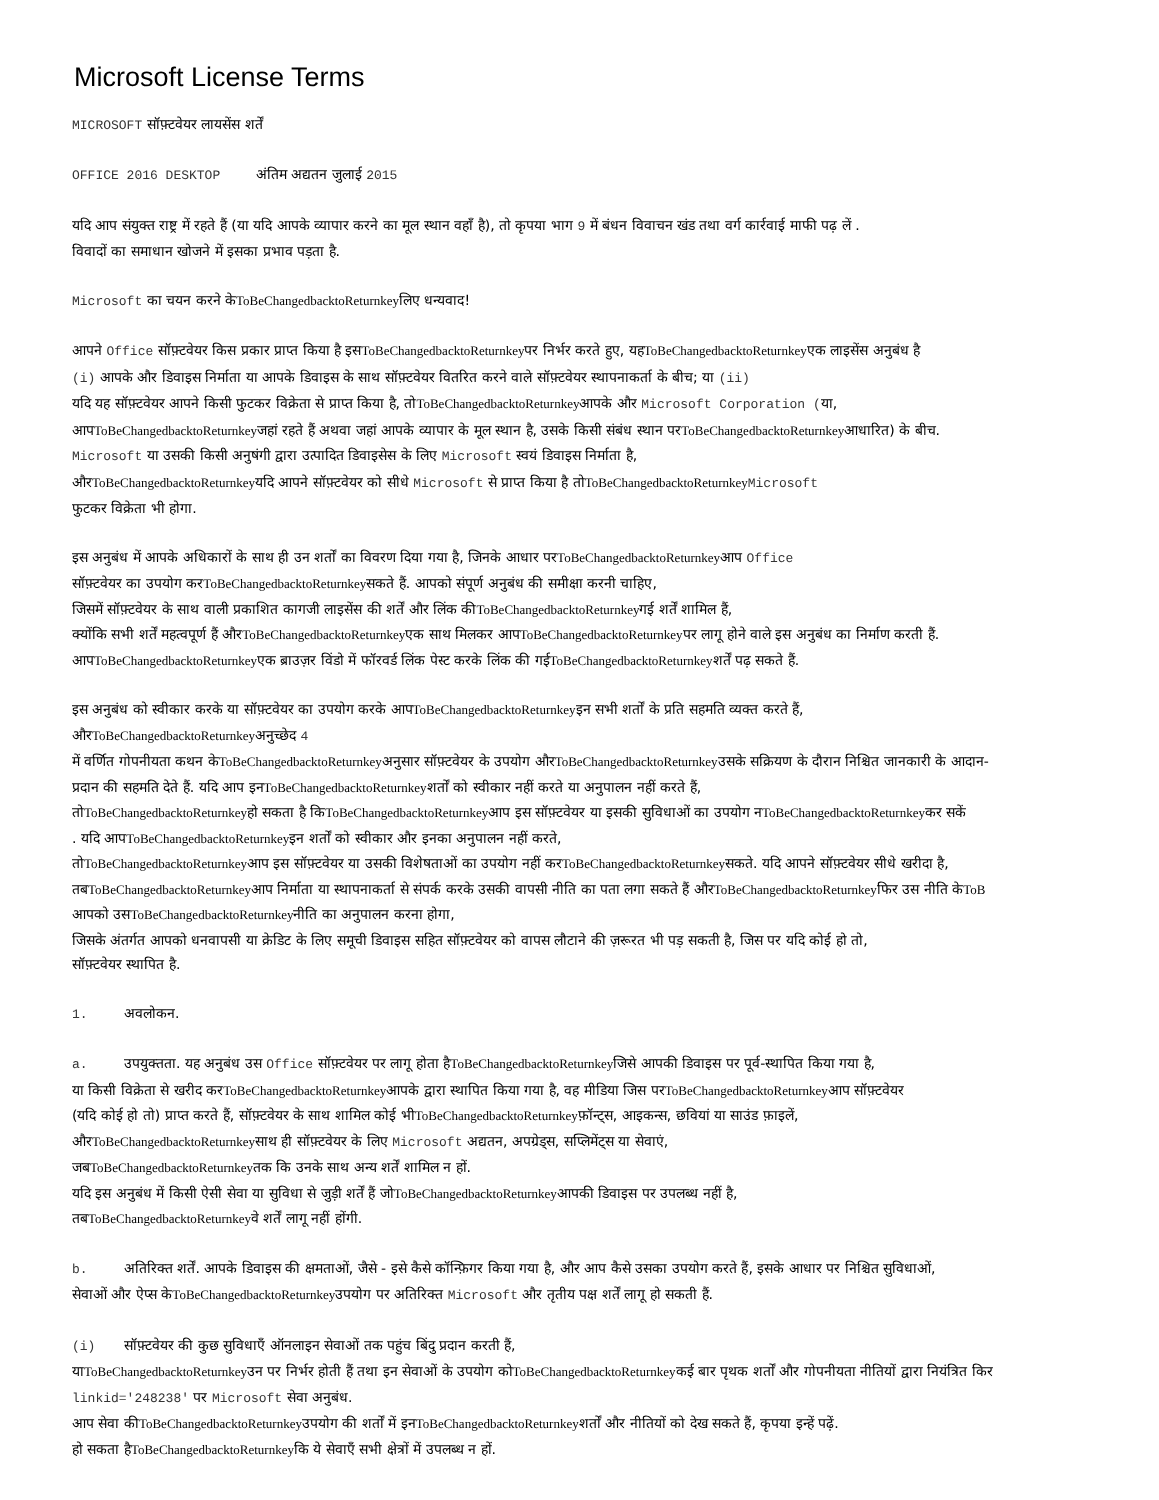Microsoft License Terms
MICROSOFT सॉफ़्टवेयर लायसेंस शर्तें
OFFICE 2016 DESKTOP अंतिम अद्यतन जुलाई 2015
यदि आप संयुक्त राष्ट्र में रहते हैं (या यदि आपके व्यापार करने का मूल स्थान वहाँ है), तो कृपया भाग 9 में बंधन विवाचन खंड तथा वर्ग कार्रवाई माफी पढ़ लें .
विवादों का समाधान खोजने में इसका प्रभाव पड़ता है.
Microsoft का चयन करने केToBeChangedbacktoReturnkeyलिए धन्यवाद!
आपने Office सॉफ़्टवेयर किस प्रकार प्राप्त किया है इसToBeChangedbacktoReturnkeyपर निर्भर करते हुए, यहToBeChangedbacktoReturnkeyएक लाइसेंस अनुबंध है
(i) आपके और डिवाइस निर्माता या आपके डिवाइस के साथ सॉफ़्टवेयर वितरित करने वाले सॉफ़्टवेयर स्थापनाकर्ता के बीच; या (ii)
यदि यह सॉफ़्टवेयर आपने किसी फुटकर विक्रेता से प्राप्त किया है, तोToBeChangedbacktoReturnkeyआपके और Microsoft Corporation (या,
आपToBeChangedbacktoReturnkeyजहां रहते हैं अथवा जहां आपके व्यापार के मूल स्थान है, उसके किसी संबंध स्थान परToBeChangedbacktoReturnkeyआधारित) के बीच.
Microsoft या उसकी किसी अनुषंगी द्वारा उत्पादित डिवाइसेस के लिए Microsoft स्वयं डिवाइस निर्माता है,
औरToBeChangedbacktoReturnkeyयदि आपने सॉफ़्टवेयर को सीधे Microsoft से प्राप्त किया है तोToBeChangedbacktoReturnkey Microsoft
फुटकर विक्रेता भी होगा.
इस अनुबंध में आपके अधिकारों के साथ ही उन शर्तों का विवरण दिया गया है, जिनके आधार परToBeChangedbacktoReturnkeyआप Office
सॉफ़्टवेयर का उपयोग करToBeChangedbacktoReturnkeyसकते हैं. आपको संपूर्ण अनुबंध की समीक्षा करनी चाहिए,
जिसमें सॉफ़्टवेयर के साथ वाली प्रकाशित कागजी लाइसेंस की शर्तें और लिंक कीToBeChangedbacktoReturnkeyगई शर्तें शामिल हैं,
क्योंकि सभी शर्तें महत्वपूर्ण हैं औरToBeChangedbacktoReturnkeyएक साथ मिलकर आपToBeChangedbacktoReturnkeyपर लागू होने वाले इस अनुबंध का निर्माण करती हैं.
आपToBeChangedbacktoReturnkeyएक ब्राउज़र विंडो में फॉरवर्ड लिंक पेस्ट करके लिंक की गईToBeChangedbacktoReturnkeyशर्तें पढ़ सकते हैं.
इस अनुबंध को स्वीकार करके या सॉफ़्टवेयर का उपयोग करके आपToBeChangedbacktoReturnkeyइन सभी शर्तों के प्रति सहमति व्यक्त करते हैं,
औरToBeChangedbacktoReturnkeyअनुच्छेद 4
में वर्णित गोपनीयता कथन केToBeChangedbacktoReturnkeyअनुसार सॉफ़्टवेयर के उपयोग औरToBeChangedbacktoReturnkeyउसके सक्रियण के दौरान निश्चित जानकारी के आदान-
प्रदान की सहमति देते हैं. यदि आप इनToBeChangedbacktoReturnkeyशर्तों को स्वीकार नहीं करते या अनुपालन नहीं करते हैं,
तोToBeChangedbacktoReturnkeyहो सकता है किToBeChangedbacktoReturnkeyआप इस सॉफ़्टवेयर या इसकी सुविधाओं का उपयोग नToBeChangedbacktoReturnkeyकर सकें
. यदि आपToBeChangedbacktoReturnkeyइन शर्तों को स्वीकार और इनका अनुपालन नहीं करते,
तोToBeChangedbacktoReturnkeyआप इस सॉफ़्टवेयर या उसकी विशेषताओं का उपयोग नहीं करToBeChangedbacktoReturnkeyसकते. यदि आपने सॉफ़्टवेयर सीधे खरीदा है,
तबToBeChangedbacktoReturnkeyआप निर्माता या स्थापनाकर्ता से संपर्क करके उसकी वापसी नीति का पता लगा सकते हैं औरToBeChangedbacktoReturnkeyफिर उस नीति केToB
आपको उसToBeChangedbacktoReturnkeyनीति का अनुपालन करना होगा,
जिसके अंतर्गत आपको धनवापसी या क्रेडिट के लिए समूची डिवाइस सहित सॉफ़्टवेयर को वापस लौटाने की ज़रूरत भी पड़ सकती है, जिस पर यदि कोई हो तो,
सॉफ़्टवेयर स्थापित है.
1. अवलोकन.
a. उपयुक्तता. यह अनुबंध उस Office सॉफ़्टवेयर पर लागू होता हैToBeChangedbacktoReturnkeyजिसे आपकी डिवाइस पर पूर्व-स्थापित किया गया है,
या किसी विक्रेता से खरीद करToBeChangedbacktoReturnkeyआपके द्वारा स्थापित किया गया है, वह मीडिया जिस परToBeChangedbacktoReturnkeyआप सॉफ़्टवेयर
(यदि कोई हो तो) प्राप्त करते हैं, सॉफ़्टवेयर के साथ शामिल कोई भीToBeChangedbacktoReturnkeyफ़ॉन्ट्स, आइकन्स, छवियां या साउंड फ़ाइलें,
औरToBeChangedbacktoReturnkeyसाथ ही सॉफ़्टवेयर के लिए Microsoft अद्यतन, अपग्रेड्स, सप्लिमेंट्स या सेवाएं,
जबToBeChangedbacktoReturnkeyतक कि उनके साथ अन्य शर्तें शामिल न हों.
यदि इस अनुबंध में किसी ऐसी सेवा या सुविधा से जुड़ी शर्तें हैं जोToBeChangedbacktoReturnkeyआपकी डिवाइस पर उपलब्ध नहीं है,
तबToBeChangedbacktoReturnkeyवे शर्तें लागू नहीं होंगी.
b. अतिरिक्त शर्तें. आपके डिवाइस की क्षमताओं, जैसे - इसे कैसे कॉन्फ़िगर किया गया है, और आप कैसे उसका उपयोग करते हैं, इसके आधार पर निश्चित सुविधाओं,
सेवाओं और ऐप्स केToBeChangedbacktoReturnkeyउपयोग पर अतिरिक्त Microsoft और तृतीय पक्ष शर्तें लागू हो सकती हैं.
(i) सॉफ़्टवेयर की कुछ सुविधाएँ ऑनलाइन सेवाओं तक पहुंच बिंदु प्रदान करती हैं,
याToBeChangedbacktoReturnkeyउन पर निर्भर होती हैं तथा इन सेवाओं के उपयोग कोToBeChangedbacktoReturnkeyकई बार पृथक शर्तों और गोपनीयता नीतियों द्वारा नियंत्रित किर
linkid='248238' पर Microsoft सेवा अनुबंध.
आप सेवा कीToBeChangedbacktoReturnkeyउपयोग की शर्तों में इनToBeChangedbacktoReturnkeyशर्तों और नीतियों को देख सकते हैं, कृपया इन्हें पढ़ें.
हो सकता हैToBeChangedbacktoReturnkeyकि ये सेवाएँ सभी क्षेत्रों में उपलब्ध न हों.